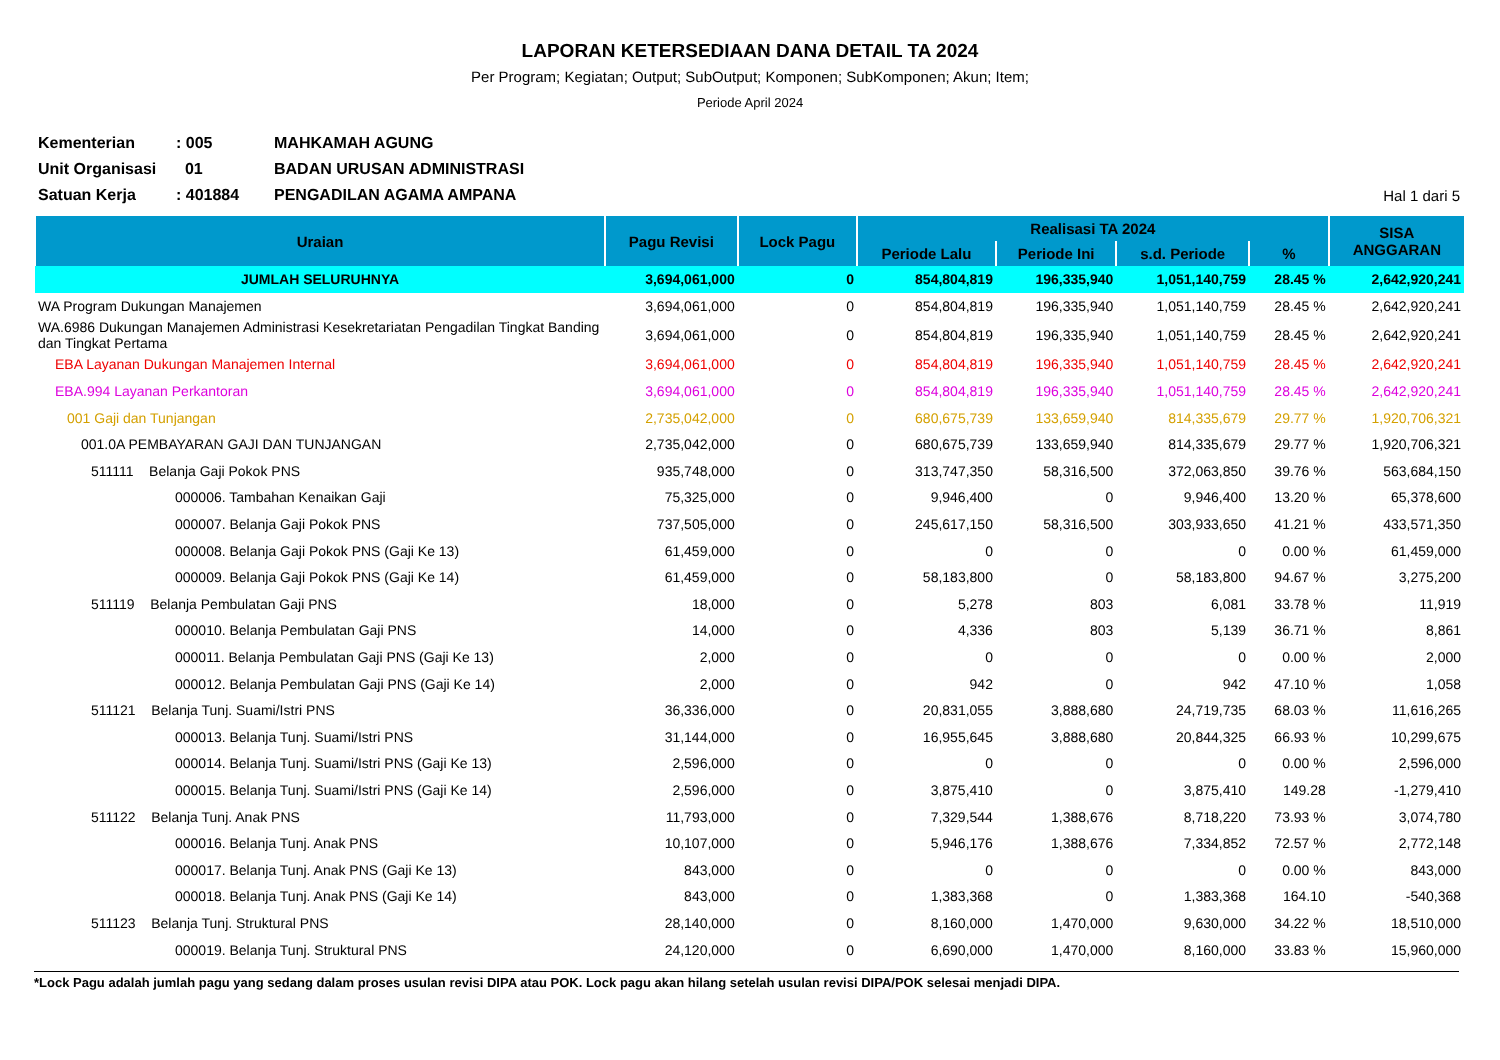LAPORAN KETERSEDIAAN DANA DETAIL TA 2024
Per Program; Kegiatan; Output; SubOutput; Komponen; SubKomponen; Akun; Item;
Periode April 2024
| Kementerian | : 005 | MAHKAMAH AGUNG | |
| Unit Organisasi | 01 | BADAN URUSAN ADMINISTRASI | |
| Satuan Kerja | : 401884 | PENGADILAN AGAMA AMPANA | Hal 1 dari 5 |
| Uraian | Pagu Revisi | Lock Pagu | Realisasi TA 2024 | | | | SISA ANGGARAN |
| --- | --- | --- | --- | --- | --- | --- | --- |
| | | | Periode Lalu | Periode Ini | s.d. Periode | % | |
| JUMLAH SELURUHNYA | 3,694,061,000 | 0 | 854,804,819 | 196,335,940 | 1,051,140,759 | 28.45 % | 2,642,920,241 |
| WA Program Dukungan Manajemen | 3,694,061,000 | 0 | 854,804,819 | 196,335,940 | 1,051,140,759 | 28.45 % | 2,642,920,241 |
| WA.6986 Dukungan Manajemen Administrasi Kesekretariatan Pengadilan Tingkat Banding dan Tingkat Pertama | 3,694,061,000 | 0 | 854,804,819 | 196,335,940 | 1,051,140,759 | 28.45 % | 2,642,920,241 |
| EBA Layanan Dukungan Manajemen Internal | 3,694,061,000 | 0 | 854,804,819 | 196,335,940 | 1,051,140,759 | 28.45 % | 2,642,920,241 |
| EBA.994 Layanan Perkantoran | 3,694,061,000 | 0 | 854,804,819 | 196,335,940 | 1,051,140,759 | 28.45 % | 2,642,920,241 |
| 001 Gaji dan Tunjangan | 2,735,042,000 | 0 | 680,675,739 | 133,659,940 | 814,335,679 | 29.77 % | 1,920,706,321 |
| 001.0A PEMBAYARAN GAJI DAN TUNJANGAN | 2,735,042,000 | 0 | 680,675,739 | 133,659,940 | 814,335,679 | 29.77 % | 1,920,706,321 |
| 511111 Belanja Gaji Pokok PNS | 935,748,000 | 0 | 313,747,350 | 58,316,500 | 372,063,850 | 39.76 % | 563,684,150 |
| 000006. Tambahan Kenaikan Gaji | 75,325,000 | 0 | 9,946,400 | 0 | 9,946,400 | 13.20 % | 65,378,600 |
| 000007. Belanja Gaji Pokok PNS | 737,505,000 | 0 | 245,617,150 | 58,316,500 | 303,933,650 | 41.21 % | 433,571,350 |
| 000008. Belanja Gaji Pokok PNS (Gaji Ke 13) | 61,459,000 | 0 | 0 | 0 | 0 | 0.00 % | 61,459,000 |
| 000009. Belanja Gaji Pokok PNS (Gaji Ke 14) | 61,459,000 | 0 | 58,183,800 | 0 | 58,183,800 | 94.67 % | 3,275,200 |
| 511119 Belanja Pembulatan Gaji PNS | 18,000 | 0 | 5,278 | 803 | 6,081 | 33.78 % | 11,919 |
| 000010. Belanja Pembulatan Gaji PNS | 14,000 | 0 | 4,336 | 803 | 5,139 | 36.71 % | 8,861 |
| 000011. Belanja Pembulatan Gaji PNS (Gaji Ke 13) | 2,000 | 0 | 0 | 0 | 0 | 0.00 % | 2,000 |
| 000012. Belanja Pembulatan Gaji PNS (Gaji Ke 14) | 2,000 | 0 | 942 | 0 | 942 | 47.10 % | 1,058 |
| 511121 Belanja Tunj. Suami/Istri PNS | 36,336,000 | 0 | 20,831,055 | 3,888,680 | 24,719,735 | 68.03 % | 11,616,265 |
| 000013. Belanja Tunj. Suami/Istri PNS | 31,144,000 | 0 | 16,955,645 | 3,888,680 | 20,844,325 | 66.93 % | 10,299,675 |
| 000014. Belanja Tunj. Suami/Istri PNS (Gaji Ke 13) | 2,596,000 | 0 | 0 | 0 | 0 | 0.00 % | 2,596,000 |
| 000015. Belanja Tunj. Suami/Istri PNS (Gaji Ke 14) | 2,596,000 | 0 | 3,875,410 | 0 | 3,875,410 | 149.28 | -1,279,410 |
| 511122 Belanja Tunj. Anak PNS | 11,793,000 | 0 | 7,329,544 | 1,388,676 | 8,718,220 | 73.93 % | 3,074,780 |
| 000016. Belanja Tunj. Anak PNS | 10,107,000 | 0 | 5,946,176 | 1,388,676 | 7,334,852 | 72.57 % | 2,772,148 |
| 000017. Belanja Tunj. Anak PNS (Gaji Ke 13) | 843,000 | 0 | 0 | 0 | 0 | 0.00 % | 843,000 |
| 000018. Belanja Tunj. Anak PNS (Gaji Ke 14) | 843,000 | 0 | 1,383,368 | 0 | 1,383,368 | 164.10 | -540,368 |
| 511123 Belanja Tunj. Struktural PNS | 28,140,000 | 0 | 8,160,000 | 1,470,000 | 9,630,000 | 34.22 % | 18,510,000 |
| 000019. Belanja Tunj. Struktural PNS | 24,120,000 | 0 | 6,690,000 | 1,470,000 | 8,160,000 | 33.83 % | 15,960,000 |
*Lock Pagu adalah jumlah pagu yang sedang dalam proses usulan revisi DIPA atau POK. Lock pagu akan hilang setelah usulan revisi DIPA/POK selesai menjadi DIPA.